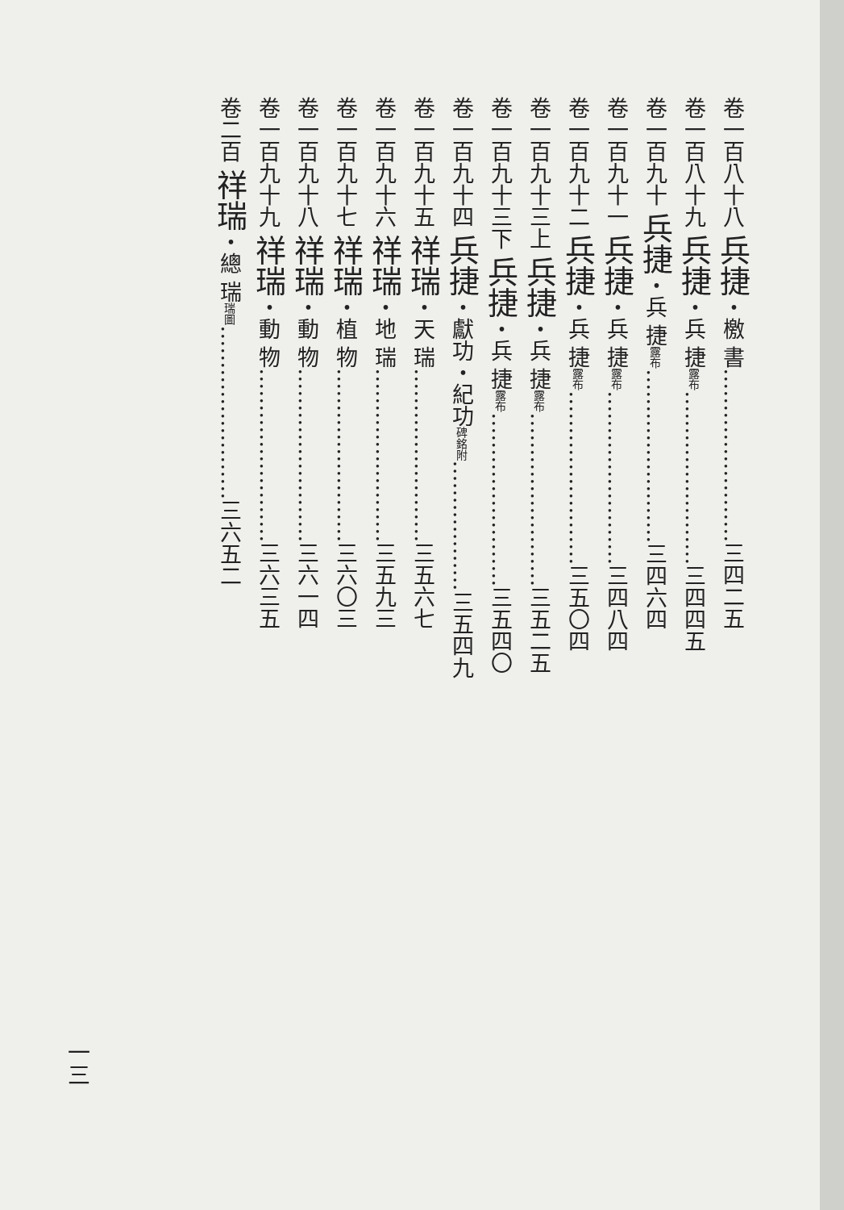卷一百八十八 兵捷・檄 書……………………三四二五
卷一百八十九 兵捷・兵 捷露布……………………三四四五
卷一百九十 兵捷・兵 捷露布……………………三四六四
卷一百九十一 兵捷・兵 捷露布……………………三四八四
卷一百九十二 兵捷・兵 捷露布……………………三五〇四
卷一百九十三上 兵捷・兵 捷露布……………………三五二五
卷一百九十三下 兵捷・兵 捷露布……………………三五四〇
卷一百九十四 兵捷・獻功・紀功碑銘附………………三五四九
卷一百九十五 祥瑞・天 瑞……………………三五六七
卷一百九十六 祥瑞・地 瑞……………………三五九三
卷一百九十七 祥瑞・植 物……………………三六〇三
卷一百九十八 祥瑞・動 物……………………三六一四
卷一百九十九 祥瑞・動 物……………………三六三五
卷二百 祥瑞・總 瑞瑞圖……………………三六五二
一三